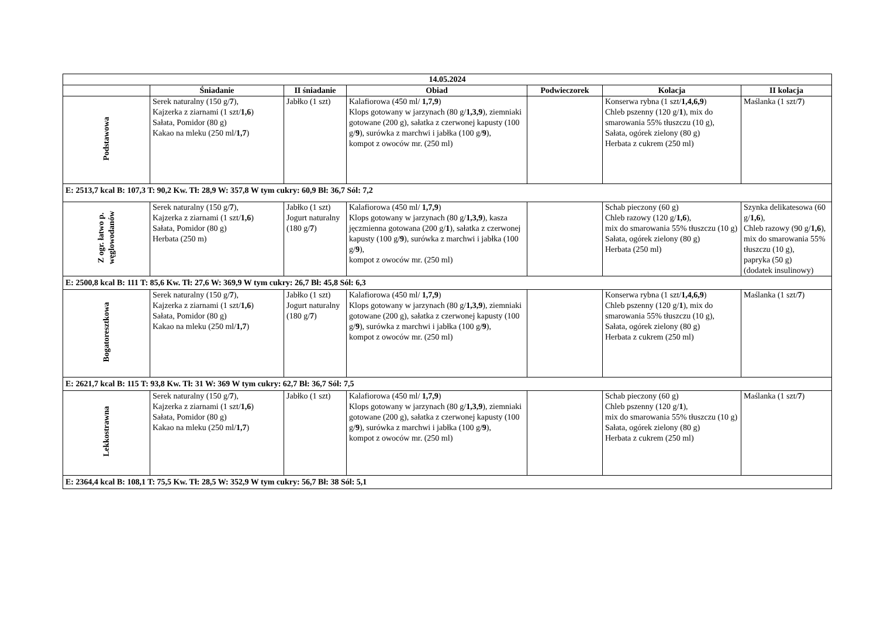| 14.05.2024 | | | | | | |
| --- | --- | --- | --- | --- | --- | --- |
| | Śniadanie | II śniadanie | Obiad | Podwieczorek | Kolacja | II kolacja |
| Podstawowa | Serek naturalny (150 g/ 7 ), Kajzerka z ziarnami (1 szt/ 1,6 ) Sałata, Pomidor (80 g) Kakao na mleku (250 ml/ 1,7 ) | Jabłko (1 szt) | Kalafiorowa (450 ml/ 1,7,9 ) Klops gotowany w jarzynach (80 g/ 1,3,9 ), ziemniaki gotowane (200 g), sałatka z czerwonej kapusty (100 g/ 9 ), surówka z marchwi i jabłka (100 g/ 9 ), kompot z owoców mr. (250 ml) | | Konserwa rybna (1 szt/ 1,4,6,9 ) Chleb pszenny (120 g/ 1 ), mix do smarowania 55% tłuszczu (10 g), Sałata, ogórek zielony (80 g) Herbata z cukrem (250 ml) | Maślanka (1 szt/ 7 ) |
| E: 2513,7 kcal B: 107,3 T: 90,2 Kw. Tł: 28,9 W: 357,8 W tym cukry: 60,9 Bł: 36,7 Sól: 7,2 | | | | | | |
| Z ogr. łatwo p. węglowodanów | Serek naturalny (150 g/ 7 ), Kajzerka z ziarnami (1 szt/ 1,6 ) Sałata, Pomidor (80 g) Herbata (250 m) | Jabłko (1 szt) Jogurt naturalny (180 g/ 7 ) | Kalafiorowa (450 ml/ 1,7,9 ) Klops gotowany w jarzynach (80 g/ 1,3,9 ), kasza jęczmienna gotowana (200 g/ 1 ), sałatka z czerwonej kapusty (100 g/ 9 ), surówka z marchwi i jabłka (100 g/ 9 ), kompot z owoców mr. (250 ml) | | Schab pieczony (60 g) Chleb razowy (120 g/ 1,6 ), mix do smarowania 55% tłuszczu (10 g) Sałata, ogórek zielony (80 g) Herbata (250 ml) | Szynka delikatesowa (60 g/ 1,6 ), Chleb razowy (90 g/ 1,6 ), mix do smarowania 55% tłuszczu (10 g), papryka (50 g) (dodatek insulinowy) |
| E: 2500,8 kcal B: 111 T: 85,6 Kw. Tł: 27,6 W: 369,9 W tym cukry: 26,7 Bł: 45,8 Sól: 6,3 | | | | | | |
| Bogatoresztkowa | Serek naturalny (150 g/ 7 ), Kajzerka z ziarnami (1 szt/ 1,6 ) Sałata, Pomidor (80 g) Kakao na mleku (250 ml/ 1,7 ) | Jabłko (1 szt) Jogurt naturalny (180 g/ 7 ) | Kalafiorowa (450 ml/ 1,7,9 ) Klops gotowany w jarzynach (80 g/ 1,3,9 ), ziemniaki gotowane (200 g), sałatka z czerwonej kapusty (100 g/ 9 ), surówka z marchwi i jabłka (100 g/ 9 ), kompot z owoców mr. (250 ml) | | Konserwa rybna (1 szt/ 1,4,6,9 ) Chleb pszenny (120 g/ 1 ), mix do smarowania 55% tłuszczu (10 g), Sałata, ogórek zielony (80 g) Herbata z cukrem (250 ml) | Maślanka (1 szt/ 7 ) |
| E: 2621,7 kcal B: 115 T: 93,8 Kw. Tł: 31 W: 369 W tym cukry: 62,7 Bł: 36,7 Sól: 7,5 | | | | | | |
| Lekkostrawna | Serek naturalny (150 g/ 7 ), Kajzerka z ziarnami (1 szt/ 1,6 ) Sałata, Pomidor (80 g) Kakao na mleku (250 ml/ 1,7 ) | Jabłko (1 szt) | Kalafiorowa (450 ml/ 1,7,9 ) Klops gotowany w jarzynach (80 g/ 1,3,9 ), ziemniaki gotowane (200 g), sałatka z czerwonej kapusty (100 g/ 9 ), surówka z marchwi i jabłka (100 g/ 9 ), kompot z owoców mr. (250 ml) | | Schab pieczony (60 g) Chleb pszenny (120 g/ 1 ), mix do smarowania 55% tłuszczu (10 g) Sałata, ogórek zielony (80 g) Herbata z cukrem (250 ml) | Maślanka (1 szt/ 7 ) |
| E: 2364,4 kcal B: 108,1 T: 75,5 Kw. Tł: 28,5 W: 352,9 W tym cukry: 56,7 Bł: 38 Sól: 5,1 | | | | | | |